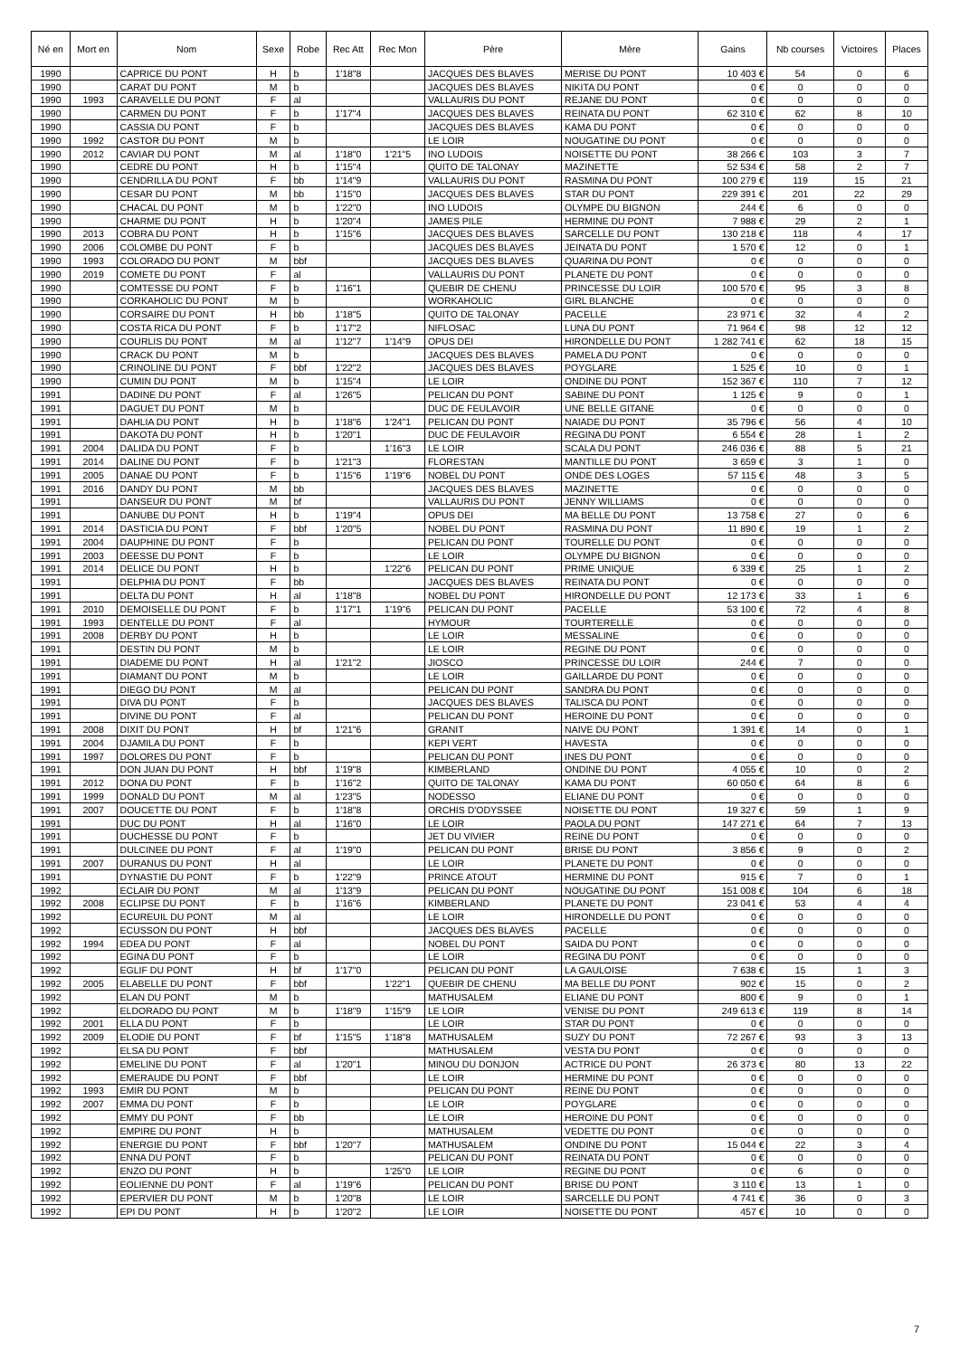| Né en | Mort en | Nom | Sexe | Robe | Rec Att | Rec Mon | Père | Mère | Gains | Nb courses | Victoires | Places |
| --- | --- | --- | --- | --- | --- | --- | --- | --- | --- | --- | --- | --- |
| 1990 | | CAPRICE DU PONT | H | b | 1'18"8 | | JACQUES DES BLAVES | MERISE DU PONT | 10 403 € | 54 | 0 | 6 |
| 1990 | | CARAT DU PONT | M | b | | | JACQUES DES BLAVES | NIKITA DU PONT | 0 € | 0 | 0 | 0 |
| 1990 | 1993 | CARAVELLE DU PONT | F | al | | | VALLAURIS DU PONT | REJANE DU PONT | 0 € | 0 | 0 | 0 |
| 1990 | | CARMEN DU PONT | F | b | 1'17"4 | | JACQUES DES BLAVES | REINATA DU PONT | 62 310 € | 62 | 8 | 10 |
| 1990 | | CASSIA DU PONT | F | b | | | JACQUES DES BLAVES | KAMA DU PONT | 0 € | 0 | 0 | 0 |
| 1990 | 1992 | CASTOR DU PONT | M | b | | | LE LOIR | NOUGATINE DU PONT | 0 € | 0 | 0 | 0 |
| 1990 | 2012 | CAVIAR DU PONT | M | al | 1'18"0 | 1'21"5 | INO LUDOIS | NOISETTE DU PONT | 38 266 € | 103 | 3 | 7 |
| 1990 | | CEDRE DU PONT | H | b | 1'15"4 | | QUITO DE TALONAY | MAZINETTE | 52 534 € | 58 | 2 | 7 |
| 1990 | | CENDRILLA DU PONT | F | bb | 1'14"9 | | VALLAURIS DU PONT | RASMINA DU PONT | 100 279 € | 119 | 15 | 21 |
| 1990 | | CESAR DU PONT | M | bb | 1'15"0 | | JACQUES DES BLAVES | STAR DU PONT | 229 391 € | 201 | 22 | 29 |
| 1990 | | CHACAL DU PONT | M | b | 1'22"0 | | INO LUDOIS | OLYMPE DU BIGNON | 244 € | 6 | 0 | 0 |
| 1990 | | CHARME DU PONT | H | b | 1'20"4 | | JAMES PILE | HERMINE DU PONT | 7 988 € | 29 | 2 | 1 |
| 1990 | 2013 | COBRA DU PONT | H | b | 1'15"6 | | JACQUES DES BLAVES | SARCELLE DU PONT | 130 218 € | 118 | 4 | 17 |
| 1990 | 2006 | COLOMBE DU PONT | F | b | | | JACQUES DES BLAVES | JEINATA DU PONT | 1 570 € | 12 | 0 | 1 |
| 1990 | 1993 | COLORADO DU PONT | M | bbf | | | JACQUES DES BLAVES | QUARINA DU PONT | 0 € | 0 | 0 | 0 |
| 1990 | 2019 | COMETE DU PONT | F | al | | | VALLAURIS DU PONT | PLANETE DU PONT | 0 € | 0 | 0 | 0 |
| 1990 | | COMTESSE DU PONT | F | b | 1'16"1 | | QUEBIR DE CHENU | PRINCESSE DU LOIR | 100 570 € | 95 | 3 | 8 |
| 1990 | | CORKAHOLIC DU PONT | M | b | | | WORKAHOLIC | GIRL BLANCHE | 0 € | 0 | 0 | 0 |
| 1990 | | CORSAIRE DU PONT | H | bb | 1'18"5 | | QUITO DE TALONAY | PACELLE | 23 971 € | 32 | 4 | 2 |
| 1990 | | COSTA RICA DU PONT | F | b | 1'17"2 | | NIFLOSAC | LUNA DU PONT | 71 964 € | 98 | 12 | 12 |
| 1990 | | COURLIS DU PONT | M | al | 1'12"7 | 1'14"9 | OPUS DEI | HIRONDELLE DU PONT | 1 282 741 € | 62 | 18 | 15 |
| 1990 | | CRACK DU PONT | M | b | | | JACQUES DES BLAVES | PAMELA DU PONT | 0 € | 0 | 0 | 0 |
| 1990 | | CRINOLINE DU PONT | F | bbf | 1'22"2 | | JACQUES DES BLAVES | POYGLARE | 1 525 € | 10 | 0 | 1 |
| 1990 | | CUMIN DU PONT | M | b | 1'15"4 | | LE LOIR | ONDINE DU PONT | 152 367 € | 110 | 7 | 12 |
| 1991 | | DADINE DU PONT | F | al | 1'26"5 | | PELICAN DU PONT | SABINE DU PONT | 1 125 € | 9 | 0 | 1 |
| 1991 | | DAGUET DU PONT | M | b | | | DUC DE FEULAVOIR | UNE BELLE GITANE | 0 € | 0 | 0 | 0 |
| 1991 | | DAHLIA DU PONT | H | b | 1'18"6 | 1'24"1 | PELICAN DU PONT | NAIADE DU PONT | 35 796 € | 56 | 4 | 10 |
| 1991 | | DAKOTA DU PONT | H | b | 1'20"1 | | DUC DE FEULAVOIR | REGINA DU PONT | 6 554 € | 28 | 1 | 2 |
| 1991 | 2004 | DALIDA DU PONT | F | b | | 1'16"3 | LE LOIR | SCALA DU PONT | 246 036 € | 88 | 5 | 21 |
| 1991 | 2014 | DALINE DU PONT | F | b | 1'21"3 | | FLORESTAN | MANTILLE DU PONT | 3 659 € | 3 | 1 | 0 |
| 1991 | 2005 | DANAE DU PONT | F | b | 1'15"6 | 1'19"6 | NOBEL DU PONT | ONDE DES LOGES | 57 115 € | 48 | 3 | 5 |
| 1991 | 2016 | DANDY DU PONT | M | bb | | | JACQUES DES BLAVES | MAZINETTE | 0 € | 0 | 0 | 0 |
| 1991 | | DANSEUR DU PONT | M | bf | | | VALLAURIS DU PONT | JENNY WILLIAMS | 0 € | 0 | 0 | 0 |
| 1991 | | DANUBE DU PONT | H | b | 1'19"4 | | OPUS DEI | MA BELLE DU PONT | 13 758 € | 27 | 0 | 6 |
| 1991 | 2014 | DASTICIA DU PONT | F | bbf | 1'20"5 | | NOBEL DU PONT | RASMINA DU PONT | 11 890 € | 19 | 1 | 2 |
| 1991 | 2004 | DAUPHINE DU PONT | F | b | | | PELICAN DU PONT | TOURELLE DU PONT | 0 € | 0 | 0 | 0 |
| 1991 | 2003 | DEESSE DU PONT | F | b | | | LE LOIR | OLYMPE DU BIGNON | 0 € | 0 | 0 | 0 |
| 1991 | 2014 | DELICE DU PONT | H | b | | 1'22"6 | PELICAN DU PONT | PRIME UNIQUE | 6 339 € | 25 | 1 | 2 |
| 1991 | | DELPHIA DU PONT | F | bb | | | JACQUES DES BLAVES | REINATA DU PONT | 0 € | 0 | 0 | 0 |
| 1991 | | DELTA DU PONT | H | al | 1'18"8 | | NOBEL DU PONT | HIRONDELLE DU PONT | 12 173 € | 33 | 1 | 6 |
| 1991 | 2010 | DEMOISELLE DU PONT | F | b | 1'17"1 | 1'19"6 | PELICAN DU PONT | PACELLE | 53 100 € | 72 | 4 | 8 |
| 1991 | 1993 | DENTELLE DU PONT | F | al | | | HYMOUR | TOURTERELLE | 0 € | 0 | 0 | 0 |
| 1991 | 2008 | DERBY DU PONT | H | b | | | LE LOIR | MESSALINE | 0 € | 0 | 0 | 0 |
| 1991 | | DESTIN DU PONT | M | b | | | LE LOIR | REGINE DU PONT | 0 € | 0 | 0 | 0 |
| 1991 | | DIADEME DU PONT | H | al | 1'21"2 | | JIOSCO | PRINCESSE DU LOIR | 244 € | 7 | 0 | 0 |
| 1991 | | DIAMANT DU PONT | M | b | | | LE LOIR | GAILLARDE DU PONT | 0 € | 0 | 0 | 0 |
| 1991 | | DIEGO DU PONT | M | al | | | PELICAN DU PONT | SANDRA DU PONT | 0 € | 0 | 0 | 0 |
| 1991 | | DIVA DU PONT | F | b | | | JACQUES DES BLAVES | TALISCA DU PONT | 0 € | 0 | 0 | 0 |
| 1991 | | DIVINE DU PONT | F | al | | | PELICAN DU PONT | HEROINE DU PONT | 0 € | 0 | 0 | 0 |
| 1991 | 2008 | DIXIT DU PONT | H | bf | 1'21"6 | | GRANIT | NAIVE DU PONT | 1 391 € | 14 | 0 | 1 |
| 1991 | 2004 | DJAMILA DU PONT | F | b | | | KEPI VERT | HAVESTA | 0 € | 0 | 0 | 0 |
| 1991 | 1997 | DOLORES DU PONT | F | b | | | PELICAN DU PONT | INES DU PONT | 0 € | 0 | 0 | 0 |
| 1991 | | DON JUAN DU PONT | H | bbf | 1'19"8 | | KIMBERLAND | ONDINE DU PONT | 4 055 € | 10 | 0 | 2 |
| 1991 | 2012 | DONA DU PONT | F | b | 1'16"2 | | QUITO DE TALONAY | KAMA DU PONT | 60 050 € | 64 | 8 | 6 |
| 1991 | 1999 | DONALD DU PONT | M | al | 1'23"5 | | NODESSO | ELIANE DU PONT | 0 € | 0 | 0 | 0 |
| 1991 | 2007 | DOUCETTE DU PONT | F | b | 1'18"8 | | ORCHIS D'ODYSSEE | NOISETTE DU PONT | 19 327 € | 59 | 1 | 9 |
| 1991 | | DUC DU PONT | H | al | 1'16"0 | | LE LOIR | PAOLA DU PONT | 147 271 € | 64 | 7 | 13 |
| 1991 | | DUCHESSE DU PONT | F | b | | | JET DU VIVIER | REINE DU PONT | 0 € | 0 | 0 | 0 |
| 1991 | | DULCINEE DU PONT | F | al | 1'19"0 | | PELICAN DU PONT | BRISE DU PONT | 3 856 € | 9 | 0 | 2 |
| 1991 | 2007 | DURANUS DU PONT | H | al | | | LE LOIR | PLANETE DU PONT | 0 € | 0 | 0 | 0 |
| 1991 | | DYNASTIE DU PONT | F | b | 1'22"9 | | PRINCE ATOUT | HERMINE DU PONT | 915 € | 7 | 0 | 1 |
| 1992 | | ECLAIR DU PONT | M | al | 1'13"9 | | PELICAN DU PONT | NOUGATINE DU PONT | 151 008 € | 104 | 6 | 18 |
| 1992 | 2008 | ECLIPSE DU PONT | F | b | 1'16"6 | | KIMBERLAND | PLANETE DU PONT | 23 041 € | 53 | 4 | 4 |
| 1992 | | ECUREUIL DU PONT | M | al | | | LE LOIR | HIRONDELLE DU PONT | 0 € | 0 | 0 | 0 |
| 1992 | | ECUSSON DU PONT | H | bbf | | | JACQUES DES BLAVES | PACELLE | 0 € | 0 | 0 | 0 |
| 1992 | 1994 | EDEA DU PONT | F | al | | | NOBEL DU PONT | SAIDA DU PONT | 0 € | 0 | 0 | 0 |
| 1992 | | EGINA DU PONT | F | b | | | LE LOIR | REGINA DU PONT | 0 € | 0 | 0 | 0 |
| 1992 | | EGLIF DU PONT | H | bf | 1'17"0 | | PELICAN DU PONT | LA GAULOISE | 7 638 € | 15 | 1 | 3 |
| 1992 | 2005 | ELABELLE DU PONT | F | bbf | | 1'22"1 | QUEBIR DE CHENU | MA BELLE DU PONT | 902 € | 15 | 0 | 2 |
| 1992 | | ELAN DU PONT | M | b | | | MATHUSALEM | ELIANE DU PONT | 800 € | 9 | 0 | 1 |
| 1992 | | ELDORADO DU PONT | M | b | 1'18"9 | 1'15"9 | LE LOIR | VENISE DU PONT | 249 613 € | 119 | 8 | 14 |
| 1992 | 2001 | ELLA DU PONT | F | b | | | LE LOIR | STAR DU PONT | 0 € | 0 | 0 | 0 |
| 1992 | 2009 | ELODIE DU PONT | F | bf | 1'15"5 | 1'18"8 | MATHUSALEM | SUZY DU PONT | 72 267 € | 93 | 3 | 13 |
| 1992 | | ELSA DU PONT | F | bbf | | | MATHUSALEM | VESTA DU PONT | 0 € | 0 | 0 | 0 |
| 1992 | | EMELINE DU PONT | F | al | 1'20"1 | | MINOU DU DONJON | ACTRICE DU PONT | 26 373 € | 80 | 13 | 22 |
| 1992 | | EMERAUDE DU PONT | F | bbf | | | LE LOIR | HERMINE DU PONT | 0 € | 0 | 0 | 0 |
| 1992 | 1993 | EMIR DU PONT | M | b | | | PELICAN DU PONT | REINE DU PONT | 0 € | 0 | 0 | 0 |
| 1992 | 2007 | EMMA DU PONT | F | b | | | LE LOIR | POYGLARE | 0 € | 0 | 0 | 0 |
| 1992 | | EMMY DU PONT | F | bb | | | LE LOIR | HEROINE DU PONT | 0 € | 0 | 0 | 0 |
| 1992 | | EMPIRE DU PONT | H | b | | | MATHUSALEM | VEDETTE DU PONT | 0 € | 0 | 0 | 0 |
| 1992 | | ENERGIE DU PONT | F | bbf | 1'20"7 | | MATHUSALEM | ONDINE DU PONT | 15 044 € | 22 | 3 | 4 |
| 1992 | | ENNA DU PONT | F | b | | | PELICAN DU PONT | REINATA DU PONT | 0 € | 0 | 0 | 0 |
| 1992 | | ENZO DU PONT | H | b | | 1'25"0 | LE LOIR | REGINE DU PONT | 0 € | 6 | 0 | 0 |
| 1992 | | EOLIENNE DU PONT | F | al | 1'19"6 | | PELICAN DU PONT | BRISE DU PONT | 3 110 € | 13 | 1 | 0 |
| 1992 | | EPERVIER DU PONT | M | b | 1'20"8 | | LE LOIR | SARCELLE DU PONT | 4 741 € | 36 | 0 | 3 |
| 1992 | | EPI DU PONT | H | b | 1'20"2 | | LE LOIR | NOISETTE DU PONT | 457 € | 10 | 0 | 0 |
7